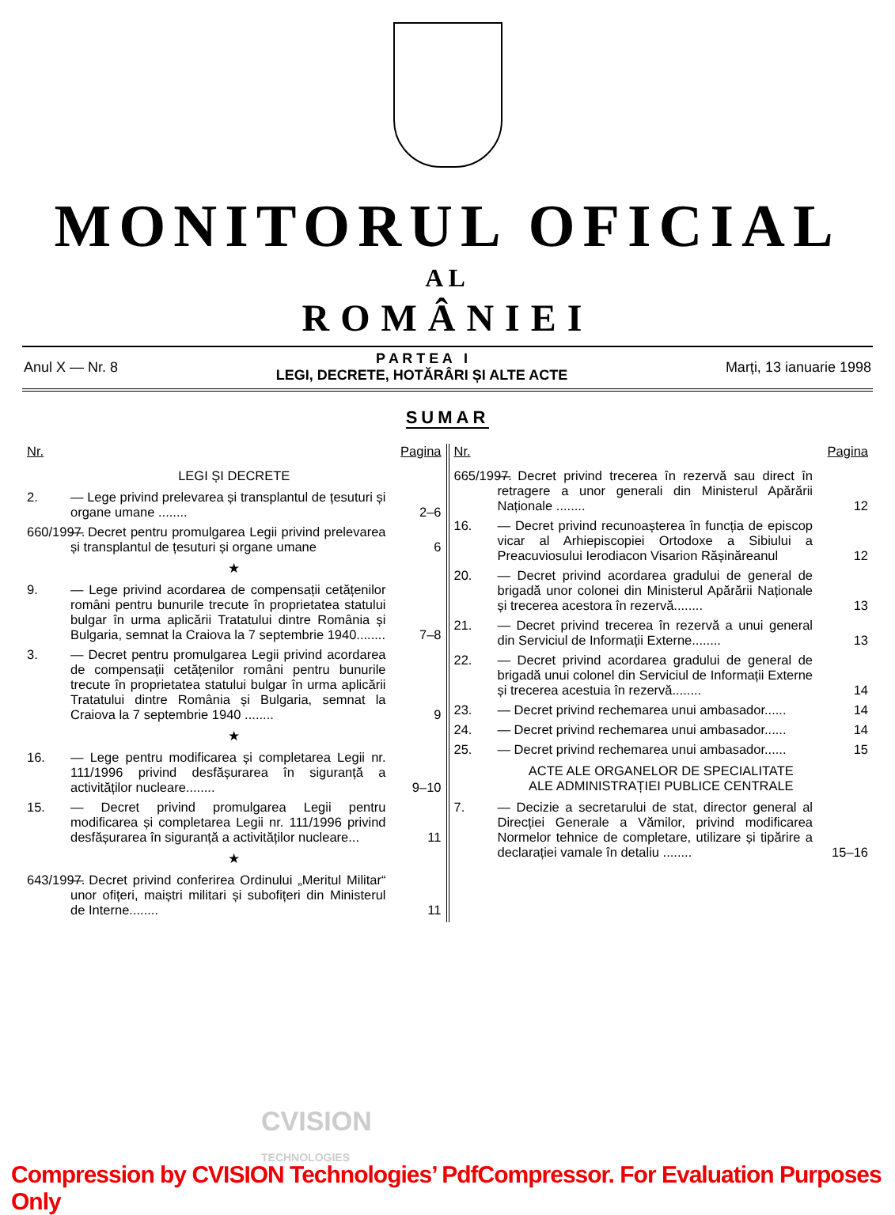MONITORUL OFICIAL
AL
ROMÂNIEI
Anul X — Nr. 8
P A R T E A I
LEGI, DECRETE, HOTĂRÂRI ȘI ALTE ACTE
Marți, 13 ianuarie 1998
SUMAR
Nr. Pagina
LEGI ȘI DECRETE
2. — Lege privind prelevarea și transplantul de țesuturi și organe umane ........
2–6
660/1997.
— Decret pentru promulgarea Legii privind prelevarea și transplantul de țesuturi și organe umane
6
★
9. — Lege privind acordarea de compensații cetățenilor români pentru bunurile trecute în proprietatea statului bulgar în urma aplicării Tratatului dintre România și Bulgaria, semnat la Craiova la 7 septembrie 1940........
7–8
3. — Decret pentru promulgarea Legii privind acordarea de compensații cetățenilor români pentru bunurile trecute în proprietatea statului bulgar în urma aplicării Tratatului dintre România și Bulgaria, semnat la Craiova la 7 septembrie 1940 ........
9
★
16. — Lege pentru modificarea și completarea Legii nr. 111/1996 privind desfășurarea în siguranță a activităților nucleare........
9–10
15. — Decret privind promulgarea Legii pentru modificarea și completarea Legii nr. 111/1996 privind desfășurarea în siguranță a activităților nucleare...
11
★
643/1997.
— Decret privind conferirea Ordinului „Meritul Militar“ unor ofițeri, maiștri militari și subofițeri din Ministerul de Interne........
11
Nr. Pagina
665/1997.
— Decret privind trecerea în rezervă sau direct în retragere a unor generali din Ministerul Apărării Naționale ........
12
16. — Decret privind recunoașterea în funcția de episcop vicar al Arhiepiscopiei Ortodoxe a Sibiului a Preacuviosului Ierodiacon Visarion Rășinăreanul
12
20. — Decret privind acordarea gradului de general de brigadă unor colonei din Ministerul Apărării Naționale și trecerea acestora în rezervă........
13
21. — Decret privind trecerea în rezervă a unui general din Serviciul de Informații Externe........
13
22. — Decret privind acordarea gradului de general de brigadă unui colonel din Serviciul de Informații Externe și trecerea acestuia în rezervă........
14
23. — Decret privind rechemarea unui ambasador......
14
24. — Decret privind rechemarea unui ambasador......
14
25. — Decret privind rechemarea unui ambasador......
15
ACTE ALE ORGANELOR DE SPECIALITATE
ALE ADMINISTRAȚIEI PUBLICE CENTRALE
7. — Decizie a secretarului de stat, director general al Direcției Generale a Vămilor, privind modificarea Normelor tehnice de completare, utilizare și tipărire a declarației vamale în detaliu ........
15–16
CVISION
TECHNOLOGIES
Compression by CVISION Technologies’ PdfCompressor. For Evaluation Purposes Only